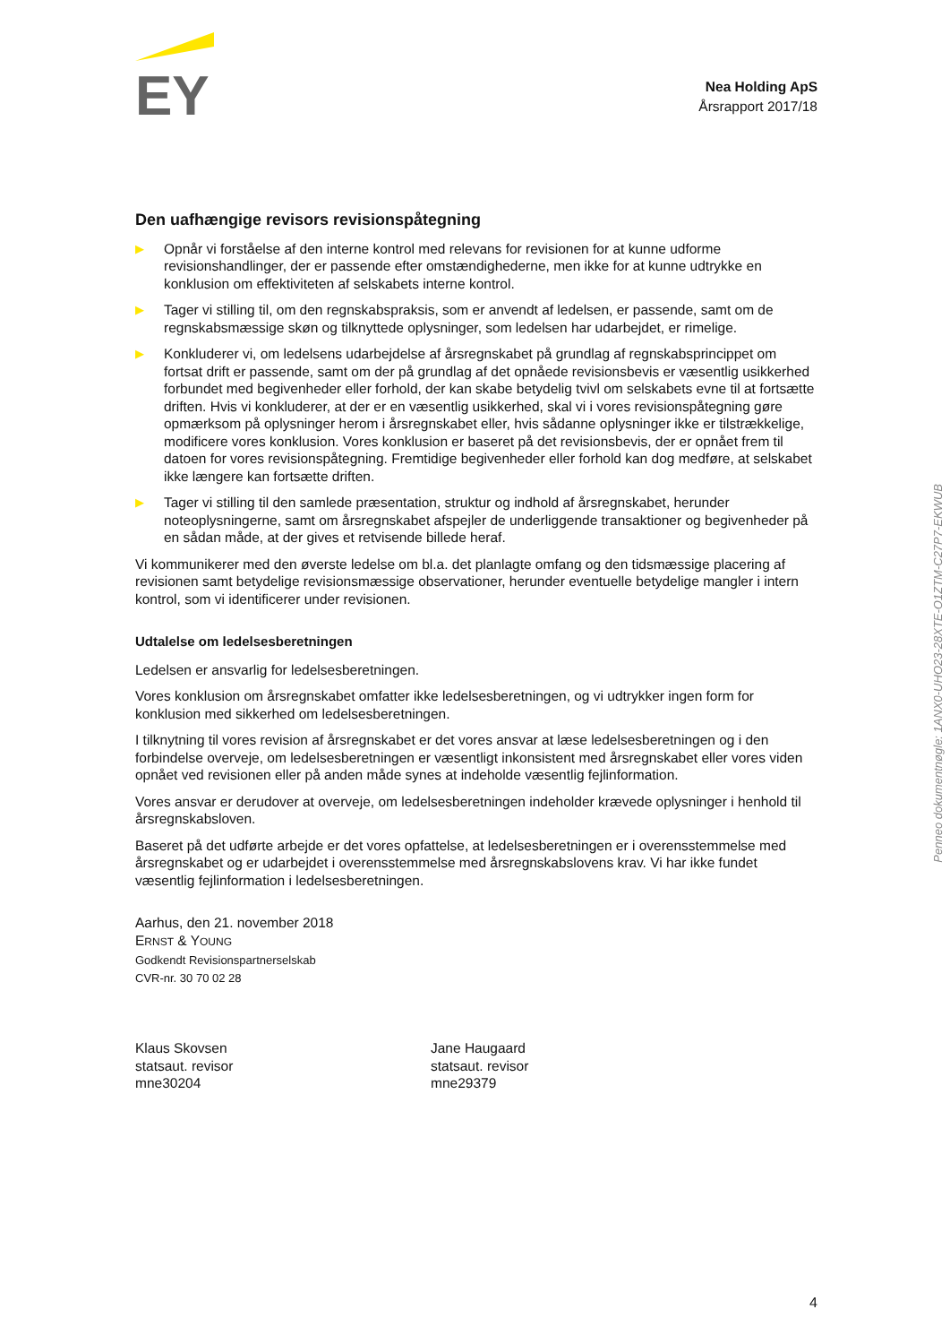EY
Nea Holding ApS
Årsrapport 2017/18
Den uafhængige revisors revisionspåtegning
▶ Opnår vi forståelse af den interne kontrol med relevans for revisionen for at kunne udforme revisionshandlinger, der er passende efter omstændighederne, men ikke for at kunne udtrykke en konklusion om effektiviteten af selskabets interne kontrol.
▶ Tager vi stilling til, om den regnskabspraksis, som er anvendt af ledelsen, er passende, samt om de regnskabsmæssige skøn og tilknyttede oplysninger, som ledelsen har udarbejdet, er rimelige.
▶ Konkluderer vi, om ledelsens udarbejdelse af årsregnskabet på grundlag af regnskabsprincippet om fortsat drift er passende, samt om der på grundlag af det opnåede revisionsbevis er væsentlig usikkerhed forbundet med begivenheder eller forhold, der kan skabe betydelig tvivl om selskabets evne til at fortsætte driften. Hvis vi konkluderer, at der er en væsentlig usikkerhed, skal vi i vores revisionspåtegning gøre opmærksom på oplysninger herom i årsregnskabet eller, hvis sådanne oplysninger ikke er tilstrækkelige, modificere vores konklusion. Vores konklusion er baseret på det revisionsbevis, der er opnået frem til datoen for vores revisionspåtegning. Fremtidige begivenheder eller forhold kan dog medføre, at selskabet ikke længere kan fortsætte driften.
▶ Tager vi stilling til den samlede præsentation, struktur og indhold af årsregnskabet, herunder noteoplysningerne, samt om årsregnskabet afspejler de underliggende transaktioner og begivenheder på en sådan måde, at der gives et retvisende billede heraf.
Vi kommunikerer med den øverste ledelse om bl.a. det planlagte omfang og den tidsmæssige placering af revisionen samt betydelige revisionsmæssige observationer, herunder eventuelle betydelige mangler i intern kontrol, som vi identificerer under revisionen.
Udtalelse om ledelsesberetningen
Ledelsen er ansvarlig for ledelsesberetningen.
Vores konklusion om årsregnskabet omfatter ikke ledelsesberetningen, og vi udtrykker ingen form for konklusion med sikkerhed om ledelsesberetningen.
I tilknytning til vores revision af årsregnskabet er det vores ansvar at læse ledelsesberetningen og i den forbindelse overveje, om ledelsesberetningen er væsentligt inkonsistent med årsregnskabet eller vores viden opnået ved revisionen eller på anden måde synes at indeholde væsentlig fejlinformation.
Vores ansvar er derudover at overveje, om ledelsesberetningen indeholder krævede oplysninger i henhold til årsregnskabsloven.
Baseret på det udførte arbejde er det vores opfattelse, at ledelsesberetningen er i overensstemmelse med årsregnskabet og er udarbejdet i overensstemmelse med årsregnskabslovens krav. Vi har ikke fundet væsentlig fejlinformation i ledelsesberetningen.
Aarhus, den 21. november 2018
ERNST & YOUNG
Godkendt Revisionspartnerselskab
CVR-nr. 30 70 02 28
Klaus Skovsen
statsaut. revisor
mne30204
Jane Haugaard
statsaut. revisor
mne29379
Penneo dokumentnøgle: 1ANX0-UHO23-28XTE-O1ZTM-C27P7-EKWUB
4